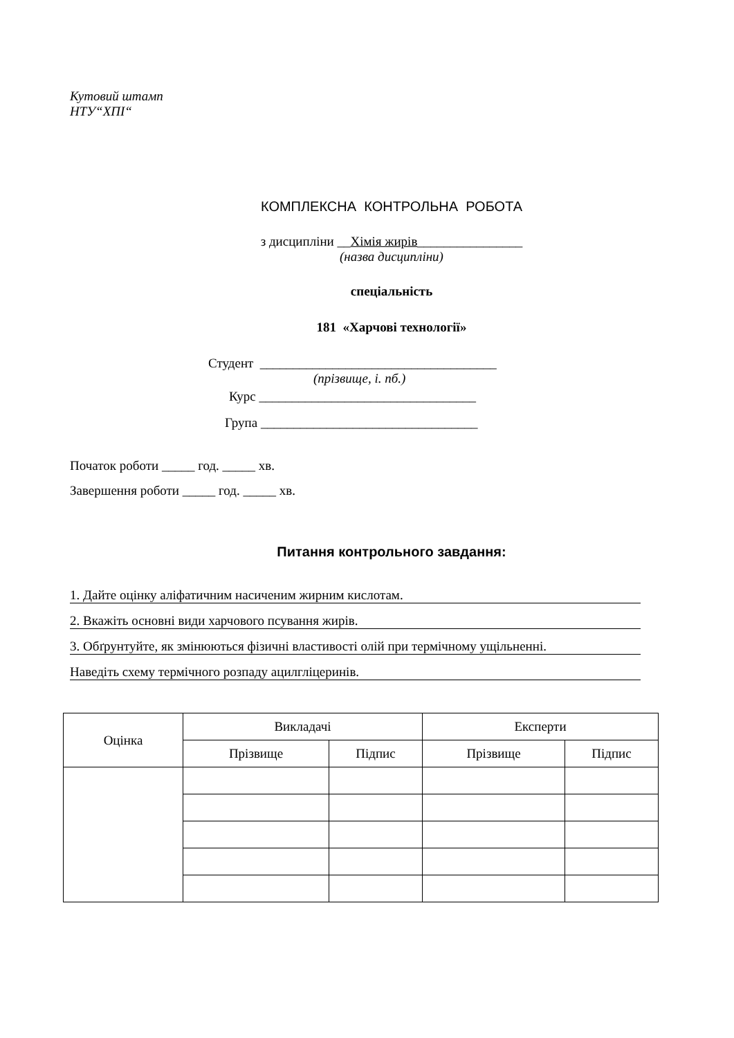Кутовий штамп
НТУ“ХПІ“
КОМПЛЕКСНА КОНТРОЛЬНА РОБОТА
з дисципліни __Хімія жирів________________
(назва дисципліни)
спеціальність
181 «Харчові технології»
Студент ____________________________________
(прізвище, і. пб.)
Курс _________________________________
Група _________________________________
Початок роботи _____ год. _____ хв.
Завершення роботи _____ год. _____ хв.
Питання контрольного завдання:
1. Дайте оцінку аліфатичним насиченим жирним кислотам.
2. Вкажіть основні види харчового псування жирів.
3. Обґрунтуйте, як змінюються фізичні властивості олій при термічному ущільненні.
Наведіть схему термічного розпаду ацилгліцеринів.
| Оцінка | Викладачі | | Експерти | |
| --- | --- | --- | --- | --- |
| | Прізвище | Підпис | Прізвище | Підпис |